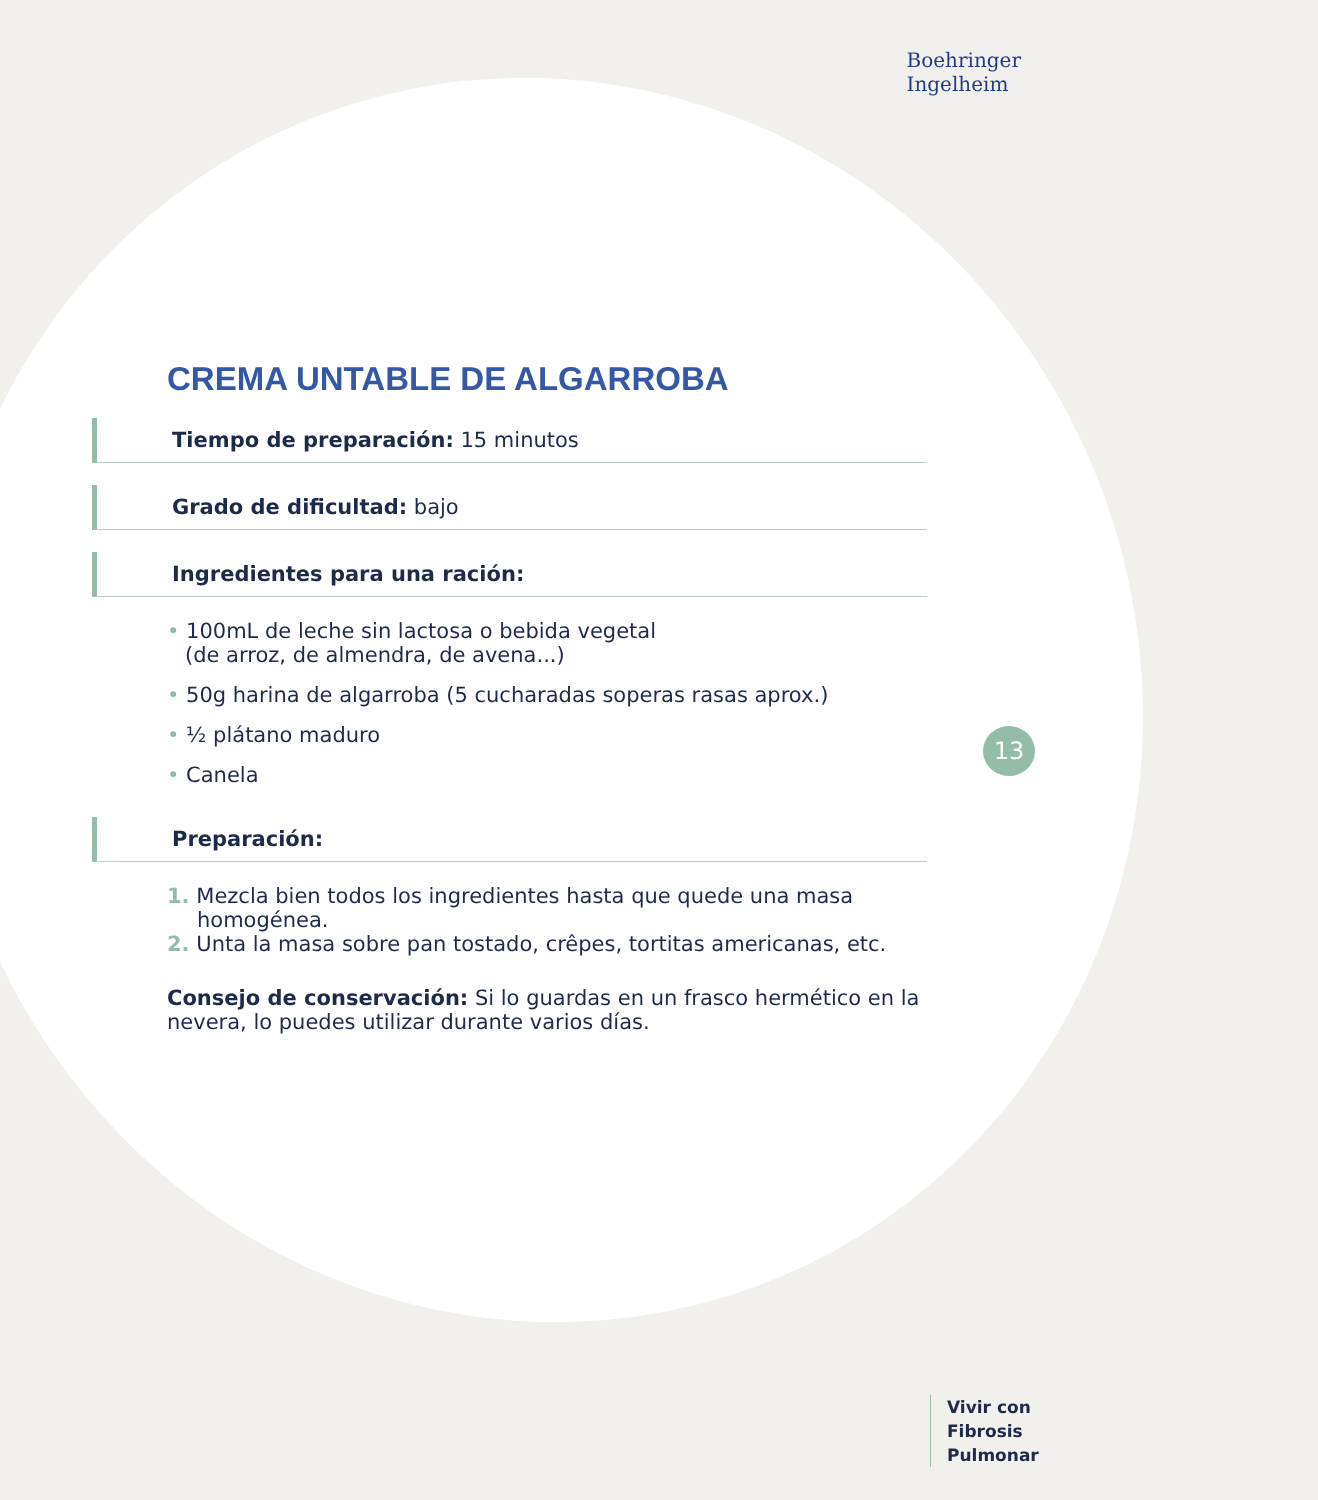Boehringer
Ingelheim
CREMA UNTABLE DE ALGARROBA
Tiempo de preparación: 15 minutos
Grado de dificultad: bajo
Ingredientes para una ración:
• 100mL de leche sin lactosa o bebida vegetal
(de arroz, de almendra, de avena...)
• 50g harina de algarroba (5 cucharadas soperas rasas aprox.)
• ½ plátano maduro
• Canela
Preparación:
1. Mezcla bien todos los ingredientes hasta que quede una masa homogénea.
2. Unta la masa sobre pan tostado, crêpes, tortitas americanas, etc.
Consejo de conservación: Si lo guardas en un frasco hermético en la nevera, lo puedes utilizar durante varios días.
13
Vivir con
Fibrosis
Pulmonar